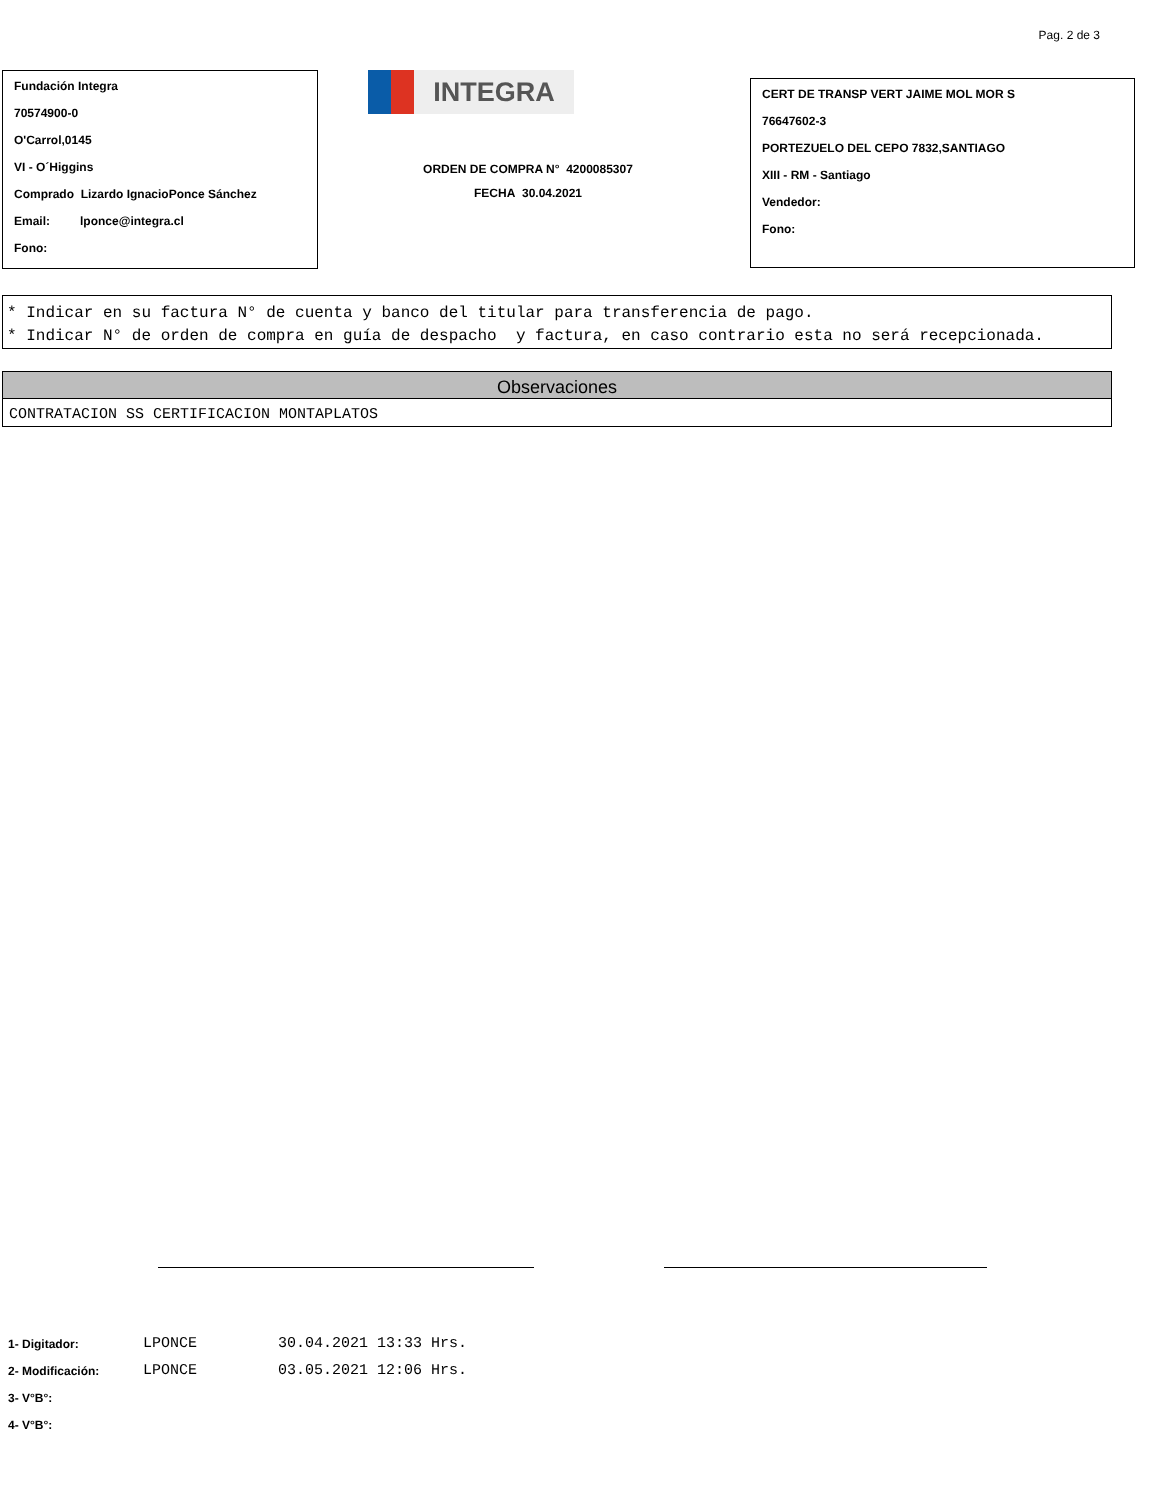Pag. 2 de 3
Fundación Integra
70574900-0
O'Carrol,0145
VI - O´Higgins
Comprado Lizardo IgnacioPonce Sánchez
Email: lponce@integra.cl
Fono:
INTEGRA
ORDEN DE COMPRA N° 4200085307
FECHA 30.04.2021
CERT DE TRANSP VERT JAIME MOL MOR S
76647602-3
PORTEZUELO DEL CEPO 7832,SANTIAGO
XIII - RM - Santiago
Vendedor:
Fono:
* Indicar en su factura N° de cuenta y banco del titular para transferencia de pago.
* Indicar N° de orden de compra en guía de despacho y factura, en caso contrario esta no será recepcionada.
Observaciones
CONTRATACION SS CERTIFICACION MONTAPLATOS
1- Digitador: LPONCE 30.04.2021 13:33 Hrs.
2- Modificación: LPONCE 03.05.2021 12:06 Hrs.
3- V°B°:
4- V°B°: